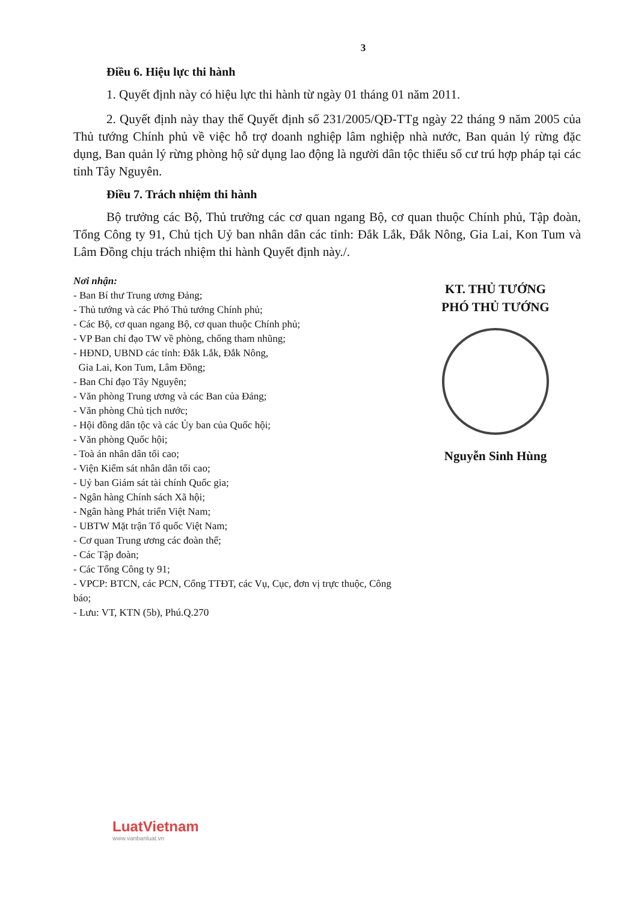3
Điều 6. Hiệu lực thi hành
1. Quyết định này có hiệu lực thi hành từ ngày 01 tháng 01 năm 2011.
2. Quyết định này thay thế Quyết định số 231/2005/QĐ-TTg ngày 22 tháng 9 năm 2005 của Thủ tướng Chính phủ về việc hỗ trợ doanh nghiệp lâm nghiệp nhà nước, Ban quản lý rừng đặc dụng, Ban quản lý rừng phòng hộ sử dụng lao động là người dân tộc thiểu số cư trú hợp pháp tại các tỉnh Tây Nguyên.
Điều 7. Trách nhiệm thi hành
Bộ trưởng các Bộ, Thủ trưởng các cơ quan ngang Bộ, cơ quan thuộc Chính phủ, Tập đoàn, Tổng Công ty 91, Chủ tịch Uỷ ban nhân dân các tỉnh: Đắk Lắk, Đắk Nông, Gia Lai, Kon Tum và Lâm Đồng chịu trách nhiệm thi hành Quyết định này./.
Nơi nhận:
- Ban Bí thư Trung ương Đảng;
- Thủ tướng và các Phó Thủ tướng Chính phủ;
- Các Bộ, cơ quan ngang Bộ, cơ quan thuộc Chính phủ;
- VP Ban chỉ đạo TW về phòng, chống tham nhũng;
- HĐND, UBND các tỉnh: Đắk Lắk, Đắk Nông,
Gia Lai, Kon Tum, Lâm Đồng;
- Ban Chỉ đạo Tây Nguyên;
- Văn phòng Trung ương và các Ban của Đảng;
- Văn phòng Chủ tịch nước;
- Hội đồng dân tộc và các Ủy ban của Quốc hội;
- Văn phòng Quốc hội;
- Toà án nhân dân tối cao;
- Viện Kiểm sát nhân dân tối cao;
- Uỷ ban Giám sát tài chính Quốc gia;
- Ngân hàng Chính sách Xã hội;
- Ngân hàng Phát triển Việt Nam;
- UBTW Mặt trận Tổ quốc Việt Nam;
- Cơ quan Trung ương các đoàn thể;
- Các Tập đoàn;
- Các Tổng Công ty 91;
- VPCP: BTCN, các PCN, Cổng TTĐT, các Vụ, Cục, đơn vị trực thuộc, Công báo;
- Lưu: VT, KTN (5b), Phú.Q.270
KT. THỦ TƯỚNG
PHÓ THỦ TƯỚNG
Nguyễn Sinh Hùng
LuatVietnam
www.vanbanluat.vn